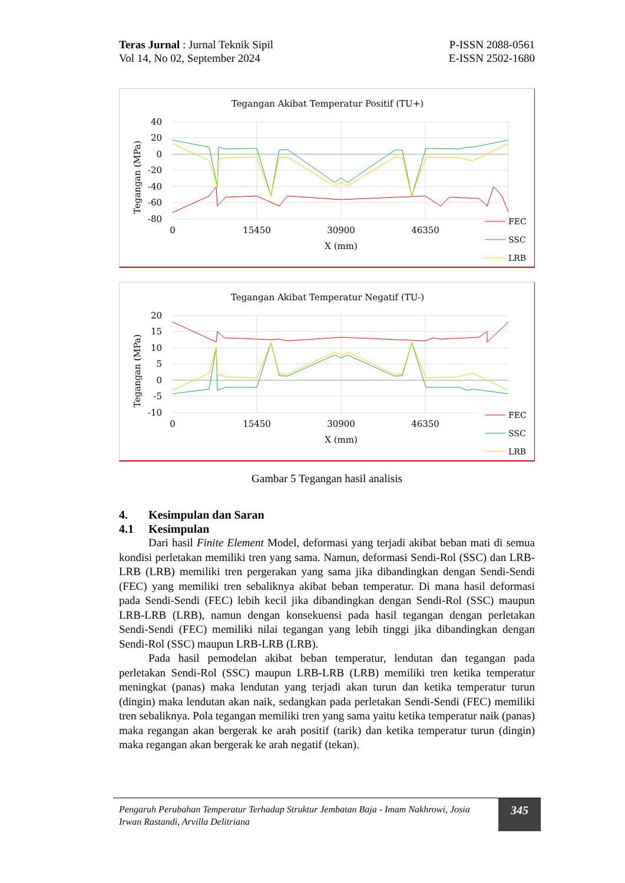Teras Jurnal : Jurnal Teknik Sipil
Vol 14, No 02, September 2024
P-ISSN 2088-0561
E-ISSN 2502-1680
Tegangan Akibat Temperatur Positif (TU+)
40
20
0
-20
-40
-60
-80
0
15450
30900
46350
X (mm)
Tegangan (MPa)
FEC
SSC
LRB
Tegangan Akibat Temperatur Negatif (TU-)
20
15
10
5
0
-5
-10
0
15450
30900
46350
X (mm)
Tegangan (MPa)
FEC
SSC
LRB
Gambar 5 Tegangan hasil analisis
4. Kesimpulan dan Saran
4.1 Kesimpulan
Dari hasil Finite Element Model, deformasi yang terjadi akibat beban mati di semua kondisi perletakan memiliki tren yang sama. Namun, deformasi Sendi-Rol (SSC) dan LRB-LRB (LRB) memiliki tren pergerakan yang sama jika dibandingkan dengan Sendi-Sendi (FEC) yang memiliki tren sebaliknya akibat beban temperatur. Di mana hasil deformasi pada Sendi-Sendi (FEC) lebih kecil jika dibandingkan dengan Sendi-Rol (SSC) maupun LRB-LRB (LRB), namun dengan konsekuensi pada hasil tegangan dengan perletakan Sendi-Sendi (FEC) memiliki nilai tegangan yang lebih tinggi jika dibandingkan dengan Sendi-Rol (SSC) maupun LRB-LRB (LRB).
Pada hasil pemodelan akibat beban temperatur, lendutan dan tegangan pada perletakan Sendi-Rol (SSC) maupun LRB-LRB (LRB) memiliki tren ketika temperatur meningkat (panas) maka lendutan yang terjadi akan turun dan ketika temperatur turun (dingin) maka lendutan akan naik, sedangkan pada perletakan Sendi-Sendi (FEC) memiliki tren sebaliknya. Pola tegangan memiliki tren yang sama yaitu ketika temperatur naik (panas) maka regangan akan bergerak ke arah positif (tarik) dan ketika temperatur turun (dingin) maka regangan akan bergerak ke arah negatif (tekan).
Pengaruh Perubahan Temperatur Terhadap Struktur Jembatan Baja - Imam Nakhrowi, Josia Irwan Rastandi, Arvilla Delitriana
345